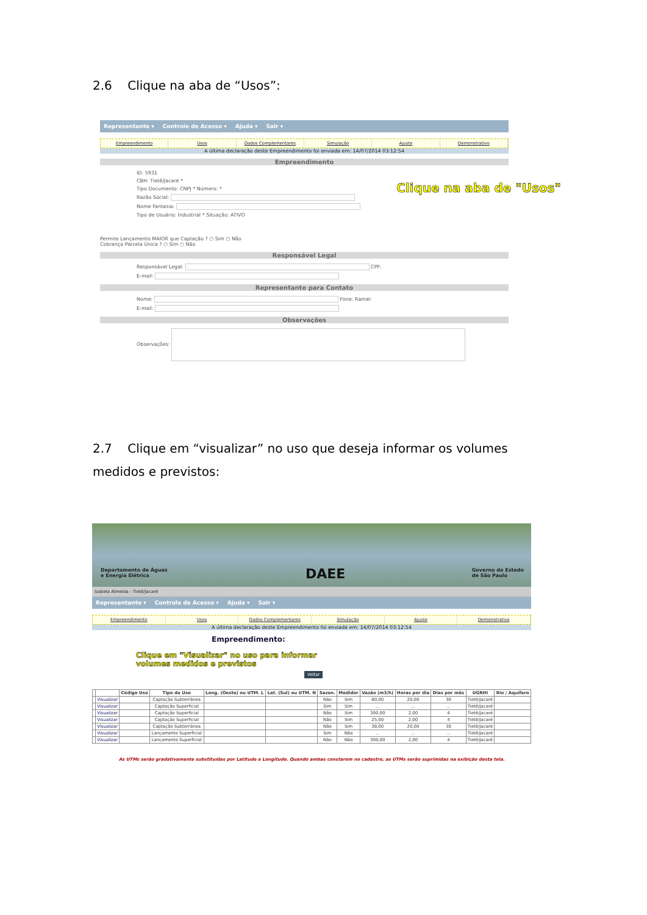2.6 Clique na aba de “Usos”:
Representante ▾ Controle de Acesso ▾ Ajuda ▾ Sair ▾
Empreendimento Usos Dados Complementares Simulação Ajuste Demonstrativo
A última declaração deste Empreendimento foi enviada em: 14/07/2014 03:12:54
Empreendimento
ID: 5931
CBH: Tietê/Jacaré *
Tipo Documento: CNPJ * Número: *
Razão Social:
Nome Fantasia:
Tipo de Usuário: Industrial * Situação: ATIVO
Permite Lançamento MAIOR que Captação ? ○ Sim ○ Não
Cobrança Parcela Única ? ○ Sim ○ Não
Responsável Legal
Responsável Legal: CPF:
E-mail:
Representante para Contato
Nome: Fone: Ramal:
E-mail:
Observações
Observações:
Clique na aba de "Usos"
2.7 Clique em “visualizar” no uso que deseja informar os volumes medidos e previstos:
Departamento de Águas
e Energia Elétrica
DAEE
Governo do Estado
de São Paulo
Izabela Almeida - Tietê/Jacaré
Representante ▾ Controle de Acesso ▾ Ajuda ▾ Sair ▾
Empreendimento Usos Dados Complementares Simulação Ajuste Demonstrativo
A última declaração deste Empreendimento foi enviada em: 14/07/2014 03:12:54
Empreendimento:
Clique em "Visualizar" no uso para informar
volumes medidos e previstos
Voltar
| | | Código Uso | Tipo de Uso | Long. (Oeste) ou UTM. L | Lat. (Sul) ou UTM. N | Sazon. | Medidor | Vazão (m3/h) | Horas por dia | Dias por mês | UGRHI | Rio / Aquífero |
| --- | --- | --- | --- | --- | --- | --- | --- | --- | --- | --- | --- | --- |
| | Visualizar | | Captação Subterrânea | | | Não | Sim | 80,00 | 20,00 | 30 | Tietê/Jacaré | |
| | Visualizar | | Captação Superficial | | | Sim | Sim | ... | ... | ... | Tietê/Jacaré | |
| | Visualizar | | Captação Superficial | | | Não | Sim | 300,00 | 2,00 | 4 | Tietê/Jacaré | |
| | Visualizar | | Captação Superficial | | | Não | Sim | 25,00 | 2,00 | 4 | Tietê/Jacaré | |
| | Visualizar | | Captação Subterrânea | | | Não | Sim | 38,00 | 20,00 | 30 | Tietê/Jacaré | |
| | Visualizar | | Lançamento Superficial | | | Sim | Não | ... | ... | ... | Tietê/Jacaré | |
| | Visualizar | | Lançamento Superficial | | | Não | Não | 300,00 | 2,00 | 4 | Tietê/Jacaré | |
As UTMs serão gradativamente substituídas por Latitude e Longitude. Quando ambas constarem no cadastro, as UTMs serão suprimidas na exibição desta tela.